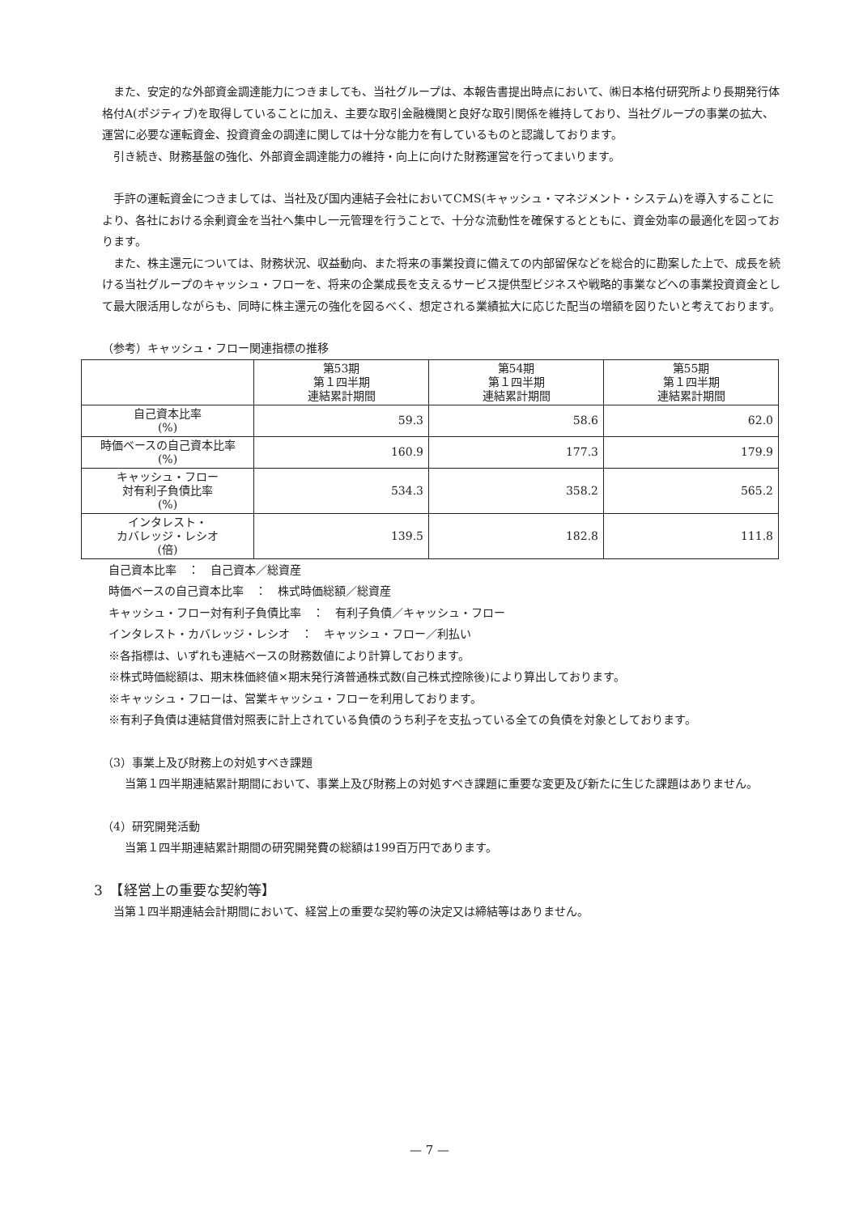また、安定的な外部資金調達能力につきましても、当社グループは、本報告書提出時点において、㈱日本格付研究所より長期発行体格付A(ポジティブ)を取得していることに加え、主要な取引金融機関と良好な取引関係を維持しており、当社グループの事業の拡大、運営に必要な運転資金、投資資金の調達に関しては十分な能力を有しているものと認識しております。
引き続き、財務基盤の強化、外部資金調達能力の維持・向上に向けた財務運営を行ってまいります。
手許の運転資金につきましては、当社及び国内連結子会社においてCMS(キャッシュ・マネジメント・システム)を導入することにより、各社における余剰資金を当社へ集中し一元管理を行うことで、十分な流動性を確保するとともに、資金効率の最適化を図っております。
また、株主還元については、財務状況、収益動向、また将来の事業投資に備えての内部留保などを総合的に勘案した上で、成長を続ける当社グループのキャッシュ・フローを、将来の企業成長を支えるサービス提供型ビジネスや戦略的事業などへの事業投資資金として最大限活用しながらも、同時に株主還元の強化を図るべく、想定される業績拡大に応じた配当の増額を図りたいと考えております。
（参考）キャッシュ・フロー関連指標の推移
| | 第53期 第１四半期 連結累計期間 | 第54期 第１四半期 連結累計期間 | 第55期 第１四半期 連結累計期間 |
| --- | --- | --- | --- |
| 自己資本比率 (%) | 59.3 | 58.6 | 62.0 |
| 時価ベースの自己資本比率 (%) | 160.9 | 177.3 | 179.9 |
| キャッシュ・フロー 対有利子負債比率 (%) | 534.3 | 358.2 | 565.2 |
| インタレスト・ カバレッジ・レシオ (倍) | 139.5 | 182.8 | 111.8 |
自己資本比率　：　自己資本／総資産
時価ベースの自己資本比率　：　株式時価総額／総資産
キャッシュ・フロー対有利子負債比率　：　有利子負債／キャッシュ・フロー
インタレスト・カバレッジ・レシオ　：　キャッシュ・フロー／利払い
※各指標は、いずれも連結ベースの財務数値により計算しております。
※株式時価総額は、期末株価終値×期末発行済普通株式数(自己株式控除後)により算出しております。
※キャッシュ・フローは、営業キャッシュ・フローを利用しております。
※有利子負債は連結貸借対照表に計上されている負債のうち利子を支払っている全ての負債を対象としております。
（3）事業上及び財務上の対処すべき課題
当第１四半期連結累計期間において、事業上及び財務上の対処すべき課題に重要な変更及び新たに生じた課題はありません。
（4）研究開発活動
当第１四半期連結累計期間の研究開発費の総額は199百万円であります。
3　【経営上の重要な契約等】
当第１四半期連結会計期間において、経営上の重要な契約等の決定又は締結等はありません。
— 7 —